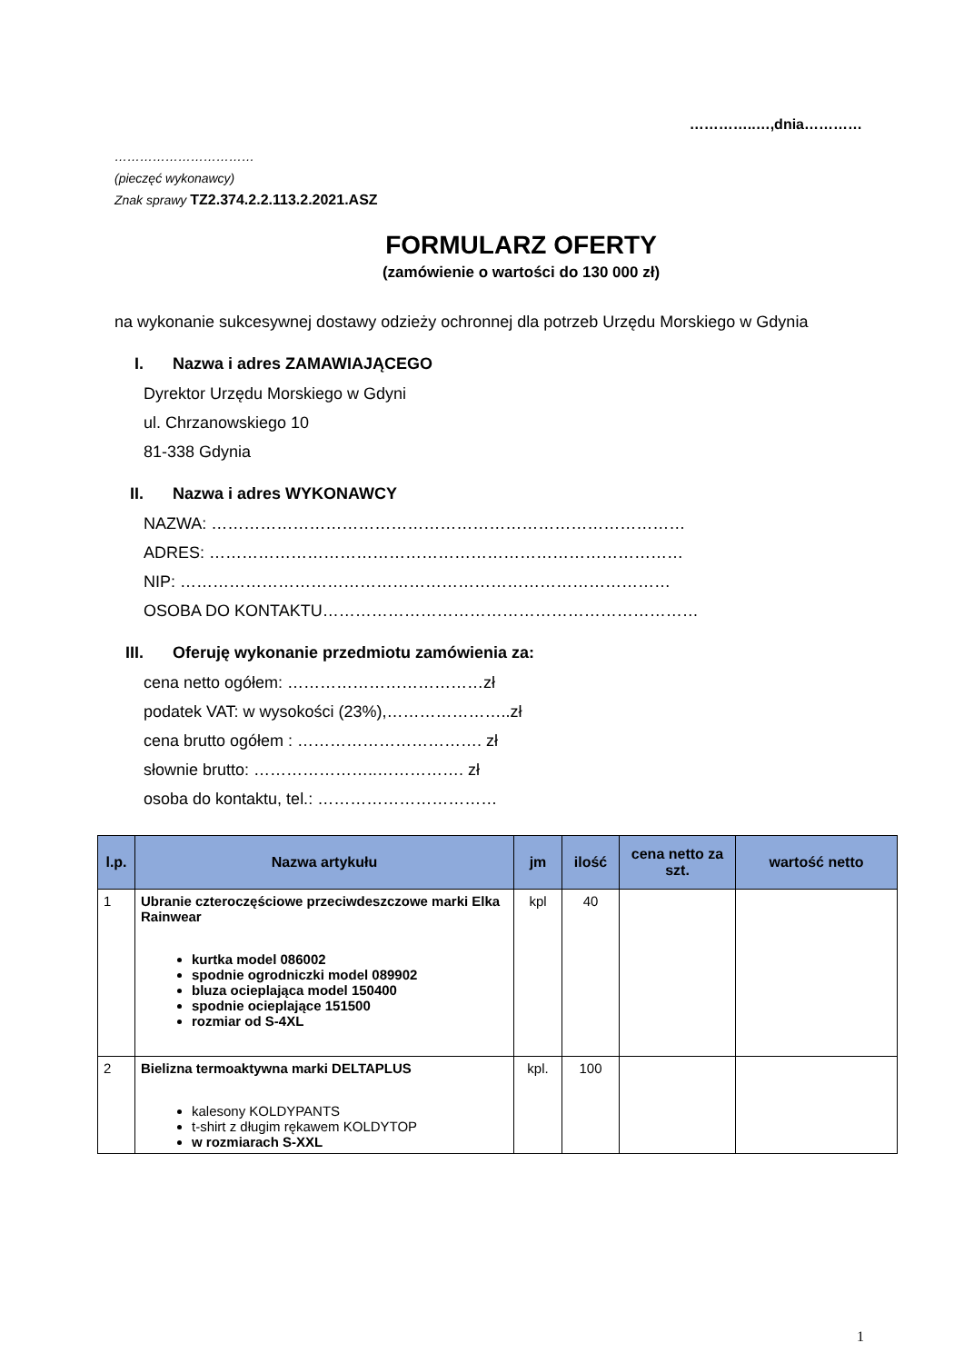…………..…,dnia…………
……………………………
(pieczęć wykonawcy)
Znak sprawy TZ2.374.2.2.113.2.2021.ASZ
FORMULARZ OFERTY
(zamówienie o wartości do 130 000 zł)
na wykonanie sukcesywnej dostawy odzieży ochronnej dla potrzeb Urzędu Morskiego w Gdynia
I. Nazwa i adres ZAMAWIAJĄCEGO
Dyrektor Urzędu Morskiego w Gdyni
ul. Chrzanowskiego 10
81-338 Gdynia
II. Nazwa i adres WYKONAWCY
NAZWA: ……………………………………………………………………………
ADRES: ……………………………………………………………………………
NIP: ………………………………………………………………………………
OSOBA DO KONTAKTU……………………………………………………………
III. Oferuję wykonanie przedmiotu zamówienia za:
cena netto ogółem: ………………………………zł
podatek VAT: w wysokości (23%),…………………..zł
cena brutto ogółem : ……………………………. zł
słownie brutto: …………………..……………. zł
osoba do kontaktu, tel.: ……………………………
| l.p. | Nazwa artykułu | jm | ilość | cena netto za szt. | wartość netto |
| --- | --- | --- | --- | --- | --- |
| 1 | Ubranie czteroczęściowe przeciwdeszczowe marki Elka Rainwear kurtka model 086002 spodnie ogrodniczki model 089902 bluza ocieplająca model 150400 spodnie ocieplające 151500 rozmiar od S-4XL | kpl | 40 | | |
| 2 | Bielizna termoaktywna marki DELTAPLUS kalesony KOLDYPANTS t-shirt z długim rękawem KOLDYTOP w rozmiarach S-XXL | kpl. | 100 | | |
1